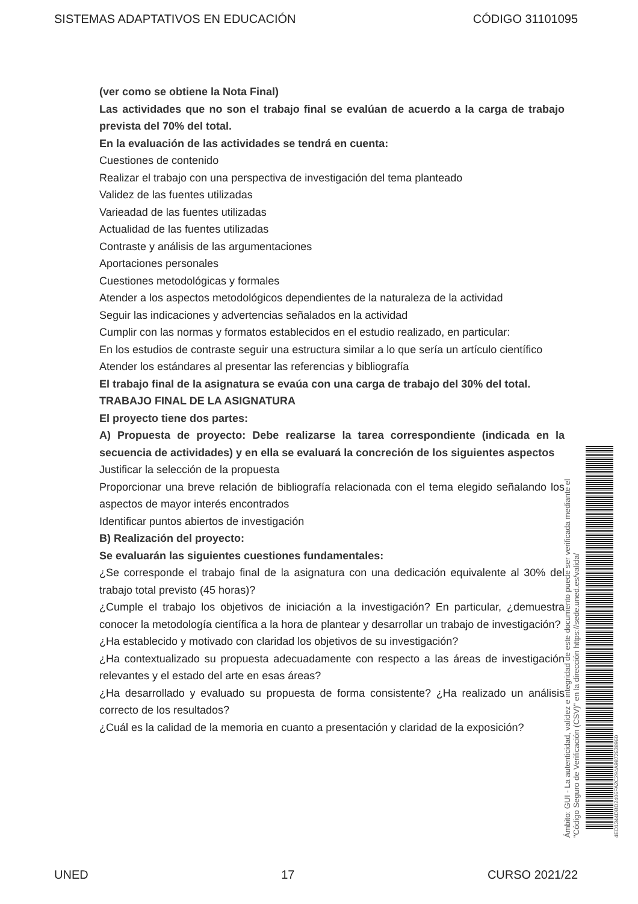SISTEMAS ADAPTATIVOS EN EDUCACIÓN CÓDIGO 31101095
(ver como se obtiene la Nota Final)
Las actividades que no son el trabajo final se evalúan de acuerdo a la carga de trabajo prevista del 70% del total.
En la evaluación de las actividades se tendrá en cuenta:
Cuestiones de contenido
Realizar el trabajo con una perspectiva de investigación del tema planteado
Validez de las fuentes utilizadas
Varieadad de las fuentes utilizadas
Actualidad de las fuentes utilizadas
Contraste y análisis de las argumentaciones
Aportaciones personales
Cuestiones metodológicas y formales
Atender a los aspectos metodológicos dependientes de la naturaleza de la actividad
Seguir las indicaciones y advertencias señalados en la actividad
Cumplir con las normas y formatos establecidos en el estudio realizado, en particular:
En los estudios de contraste seguir una estructura similar a lo que sería un artículo científico
Atender los estándares al presentar las referencias y bibliografía
El trabajo final de la asignatura se evaúa con una carga de trabajo del 30% del total.
TRABAJO FINAL DE LA ASIGNATURA
El proyecto tiene dos partes:
A) Propuesta de proyecto: Debe realizarse la tarea correspondiente (indicada en la secuencia de actividades) y en ella se evaluará la concreción de los siguientes aspectos
Justificar la selección de la propuesta
Proporcionar una breve relación de bibliografía relacionada con el tema elegido señalando los aspectos de mayor interés encontrados
Identificar puntos abiertos de investigación
B) Realización del proyecto:
Se evaluarán las siguientes cuestiones fundamentales:
¿Se corresponde el trabajo final de la asignatura con una dedicación equivalente al 30% del trabajo total previsto (45 horas)?
¿Cumple el trabajo los objetivos de iniciación a la investigación? En particular, ¿demuestra conocer la metodología científica a la hora de plantear y desarrollar un trabajo de investigación?
¿Ha establecido y motivado con claridad los objetivos de su investigación?
¿Ha contextualizado su propuesta adecuadamente con respecto a las áreas de investigación relevantes y el estado del arte en esas áreas?
¿Ha desarrollado y evaluado su propuesta de forma consistente? ¿Ha realizado un análisis correcto de los resultados?
¿Cuál es la calidad de la memoria en cuanto a presentación y claridad de la exposición?
Ámbito: GUI - La autenticidad, validez e integridad de este documento puede ser verificada mediante el
"Código Seguro de Verificación (CSV)" en la dirección https://sede.uned.es/valida/
4ED1344DBD2406FA2C294A9872638960
UNED 17 CURSO 2021/22